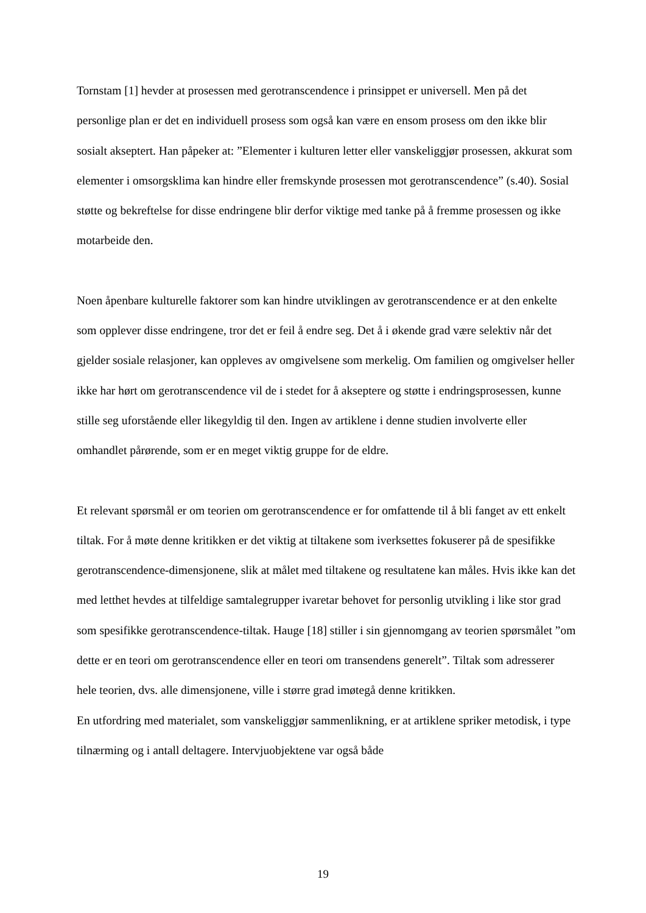Tornstam [1] hevder at prosessen med gerotranscendence i prinsippet er universell. Men på det personlige plan er det en individuell prosess som også kan være en ensom prosess om den ikke blir sosialt akseptert. Han påpeker at: ”Elementer i kulturen letter eller vanskeliggjør prosessen, akkurat som elementer i omsorgsklima kan hindre eller fremskynde prosessen mot gerotranscendence” (s.40). Sosial støtte og bekreftelse for disse endringene blir derfor viktige med tanke på å fremme prosessen og ikke motarbeide den.
Noen åpenbare kulturelle faktorer som kan hindre utviklingen av gerotranscendence er at den enkelte som opplever disse endringene, tror det er feil å endre seg. Det å i økende grad være selektiv når det gjelder sosiale relasjoner, kan oppleves av omgivelsene som merkelig. Om familien og omgivelser heller ikke har hørt om gerotranscendence vil de i stedet for å akseptere og støtte i endringsprosessen, kunne stille seg uforstående eller likegyldig til den. Ingen av artiklene i denne studien involverte eller omhandlet pårørende, som er en meget viktig gruppe for de eldre.
Et relevant spørsmål er om teorien om gerotranscendence er for omfattende til å bli fanget av ett enkelt tiltak. For å møte denne kritikken er det viktig at tiltakene som iverksettes fokuserer på de spesifikke gerotranscendence-dimensjonene, slik at målet med tiltakene og resultatene kan måles. Hvis ikke kan det med letthet hevdes at tilfeldige samtalegrupper ivaretar behovet for personlig utvikling i like stor grad som spesifikke gerotranscendence-tiltak. Hauge [18] stiller i sin gjennomgang av teorien spørsmålet ”om dette er en teori om gerotranscendence eller en teori om transendens generelt”. Tiltak som adresserer hele teorien, dvs. alle dimensjonene, ville i større grad imøtegå denne kritikken.
En utfordring med materialet, som vanskeliggjør sammenlikning, er at artiklene spriker metodisk, i type tilnærming og i antall deltagere. Intervjuobjektene var også både
19